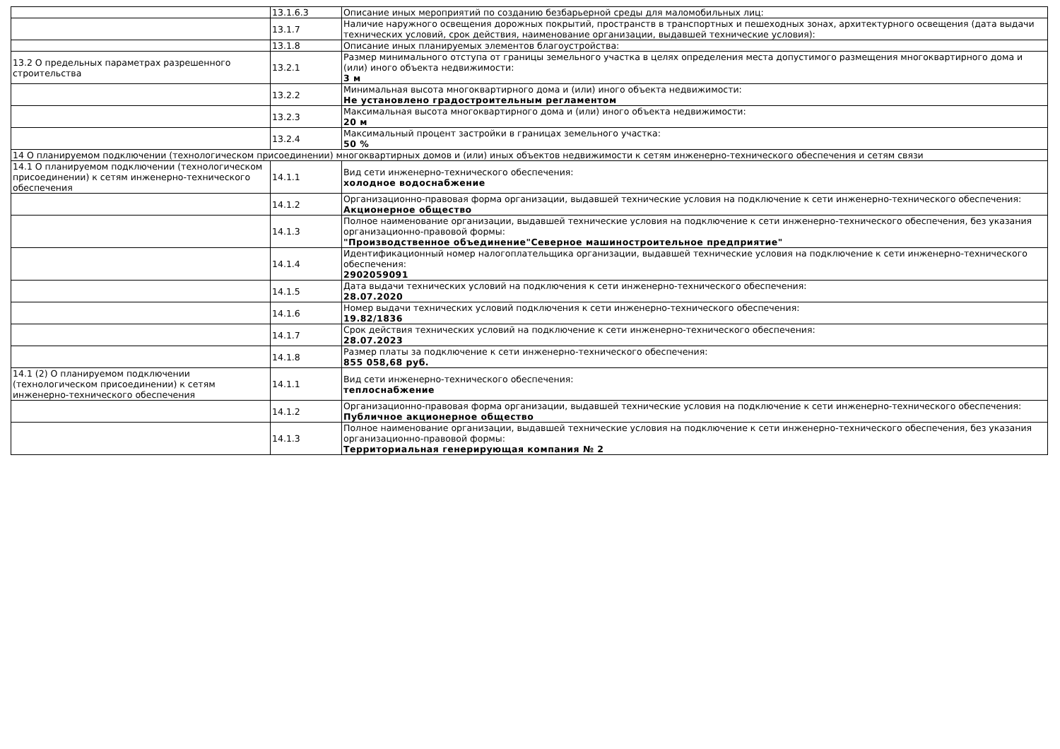| | 13.1.6.3 | Описание иных мероприятий по созданию безбарьерной среды для маломобильных лиц: |
| | 13.1.7 | Наличие наружного освещения дорожных покрытий, пространств в транспортных и пешеходных зонах, архитектурного освещения (дата выдачи технических условий, срок действия, наименование организации, выдавшей технические условия): |
| | 13.1.8 | Описание иных планируемых элементов благоустройства: |
| 13.2 О предельных параметрах разрешенного строительства | 13.2.1 | Размер минимального отступа от границы земельного участка в целях определения места допустимого размещения многоквартирного дома и (или) иного объекта недвижимости: 3 м |
| | 13.2.2 | Минимальная высота многоквартирного дома и (или) иного объекта недвижимости: Не установлено градостроительным регламентом |
| | 13.2.3 | Максимальная высота многоквартирного дома и (или) иного объекта недвижимости: 20 м |
| | 13.2.4 | Максимальный процент застройки в границах земельного участка: 50 % |
| 14 О планируемом подключении (технологическом присоединении) многоквартирных домов и (или) иных объектов недвижимости к сетям инженерно-технического обеспечения и сетям связи | | |
| 14.1 О планируемом подключении (технологическом присоединении) к сетям инженерно-технического обеспечения | 14.1.1 | Вид сети инженерно-технического обеспечения: холодное водоснабжение |
| | 14.1.2 | Организационно-правовая форма организации, выдавшей технические условия на подключение к сети инженерно-технического обеспечения: Акционерное общество |
| | 14.1.3 | Полное наименование организации, выдавшей технические условия на подключение к сети инженерно-технического обеспечения, без указания организационно-правовой формы: "Производственное объединение"Северное машиностроительное предприятие" |
| | 14.1.4 | Идентификационный номер налогоплательщика организации, выдавшей технические условия на подключение к сети инженерно-технического обеспечения: 2902059091 |
| | 14.1.5 | Дата выдачи технических условий на подключения к сети инженерно-технического обеспечения: 28.07.2020 |
| | 14.1.6 | Номер выдачи технических условий подключения к сети инженерно-технического обеспечения: 19.82/1836 |
| | 14.1.7 | Срок действия технических условий на подключение к сети инженерно-технического обеспечения: 28.07.2023 |
| | 14.1.8 | Размер платы за подключение к сети инженерно-технического обеспечения: 855 058,68 руб. |
| 14.1 (2) О планируемом подключении (технологическом присоединении) к сетям инженерно-технического обеспечения | 14.1.1 | Вид сети инженерно-технического обеспечения: теплоснабжение |
| | 14.1.2 | Организационно-правовая форма организации, выдавшей технические условия на подключение к сети инженерно-технического обеспечения: Публичное акционерное общество |
| | 14.1.3 | Полное наименование организации, выдавшей технические условия на подключение к сети инженерно-технического обеспечения, без указания организационно-правовой формы: Территориальная генерирующая компания № 2 |